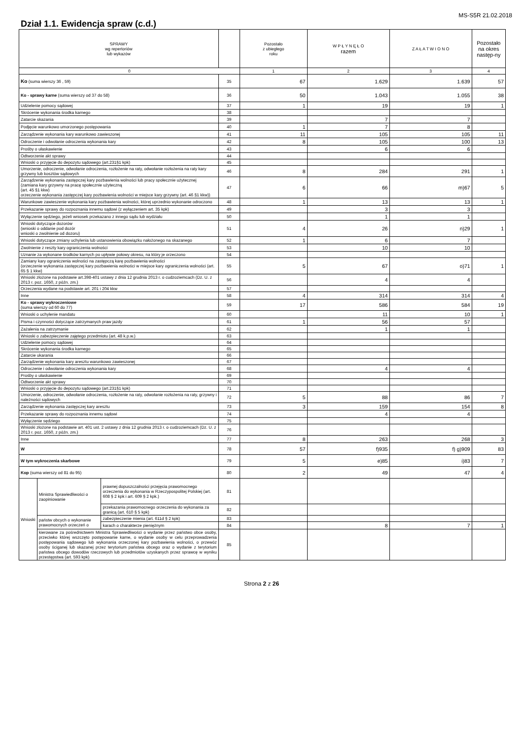MS-S5R 21.02.2018
Dział 1.1. Ewidencja spraw (c.d.)
| SPRAWY wg repertoriów lub wykazów | | | | | Pozostało z ubiegłego roku | W P Ł Y N Ę Ł O razem | Z A Ł A T W I O N O | Pozostało na okres następ-ny |
| --- | --- | --- | --- | --- | --- | --- | --- | --- |
| 0 | | | | | 1 | 2 | 3 | 4 |
| Ko (suma wierszy 36 , 59) | | | | 35 | 67 | 1.629 | 1.639 | 57 |
| Ko - sprawy karne (suma wierszy od 37 do 58) | | | | 36 | 50 | 1.043 | 1.055 | 38 |
| Udzielenie pomocy sądowej | | | | 37 | 1 | 19 | 19 | 1 |
| Skrócenie wykonania środka karnego | | | | 38 | | | | |
| Zatarcie skazania | | | | 39 | | 7 | 7 | |
| Podjęcie warunkowo umorzonego postępowania | | | | 40 | 1 | 7 | 8 | |
| Zarządzenie wykonania kary warunkowo zawieszonej | | | | 41 | 11 | 105 | 105 | 11 |
| Odroczenie i odwołanie odroczenia wykonania kary | | | | 42 | 8 | 105 | 100 | 13 |
| Prośby o ułaskawienie | | | | 43 | | 6 | 6 | |
| Odtworzenie akt sprawy | | | | 44 | | | | |
| Wnioski o przyjęcie do depozytu sądowego (art.231§1 kpk) | | | | 45 | | | | |
| Umorzenie, odroczenie, odwołanie odroczenia, rozłożenie na raty, odwołanie rozłożenia na raty kary grzywny lub kosztów sądowych | | | | 46 | 8 | 284 | 291 | 1 |
| Zarządzenie wykonania zastępczej kary pozbawienia wolności lub pracy społecznie użytecznej (zamiana kary grzywny na pracę społecznie użyteczną (art. 45 §1 kkw) orzeczenie wykonania zastępczej kary pozbawienia wolności w miejsce kary grzywny (art. 46 §1 kkw)) | | | | 47 | 6 | 66 | m)67 | 5 |
| Warunkowe zawieszenie wykonania kary pozbawienia wolności, której uprzednio wykonanie odroczono | | | | 48 | 1 | 13 | 13 | 1 |
| Przekazanie sprawy do rozpoznania innemu sądowi (z wyłączeniem art. 35 kpk) | | | | 49 | | 3 | 3 | |
| Wyłączenie sędziego, jeżeli wniosek przekazano z innego sądu lub wydziału | | | | 50 | | 1 | 1 | |
| Wnioski dotyczące dozorów (wnioski o oddanie pod dozór wnioski o zwolnienie od dozoru) | | | | 51 | 4 | 26 | n)29 | 1 |
| Wnioski dotyczące zmiany uchylenia lub ustanowienia obowiązku nałożonego na skazanego | | | | 52 | 1 | 6 | 7 | |
| Zwolnienie z reszty kary ograniczenia wolności | | | | 53 | | 10 | 10 | |
| Uznanie za wykonane środków karnych po upływie połowy okresu, na który je orzeczono | | | | 54 | | | | |
| Zamiany kary ograniczenia wolności na zastępczą karę pozbawienia wolności (orzeczenie wykonania zastępczej kary pozbawienia wolności w miejsce kary ograniczenia wolności (art. 65 § 1 kkw) | | | | 55 | 5 | 67 | o)71 | 1 |
| Wnioski złożone na podstawie art.398-401 ustawy z dnia 12 grudnia 2013 r. o cudzoziemcach (Dz. U. z 2013 r. poz. 1650, z późn. zm.) | | | | 56 | | 4 | 4 | |
| Orzeczenia wydane na podstawie art. 201 i 204 kkw | | | | 57 | | | | |
| Inne | | | | 58 | 4 | 314 | 314 | 4 |
| Ko - sprawy wykroczeniowe (suma wierszy od 60 do 77) | | | | 59 | 17 | 586 | 584 | 19 |
| Wnioski o uchylenie mandatu | | | | 60 | | 11 | 10 | 1 |
| Pisma i czynności dotyczące zatrzymanych praw jazdy | | | | 61 | 1 | 56 | 57 | |
| Zażalenia na zatrzymanie | | | | 62 | | 1 | 1 | |
| Wnioski o zabezpieczenie zajętego przedmiotu (art. 48 k.p.w.) | | | | 63 | | | | |
| Udzielenie pomocy sądowej | | | | 64 | | | | |
| Skrócenie wykonania środka karnego | | | | 65 | | | | |
| Zatarcie ukarania | | | | 66 | | | | |
| Zarządzenie wykonania kary aresztu warunkowo zawieszonej | | | | 67 | | | | |
| Odroczenie i odwołanie odroczenia wykonania kary | | | | 68 | | 4 | 4 | |
| Prośby o ułaskawienie | | | | 69 | | | | |
| Odtworzenie akt sprawy | | | | 70 | | | | |
| Wnioski o przyjęcie do depozytu sądowego (art.231§1 kpk) | | | | 71 | | | | |
| Umorzenie, odroczenie, odwołanie odroczenia, rozłożenie na raty, odwołanie rozłożenia na raty, grzywny i należności sądowych | | | | 72 | 5 | 88 | 86 | 7 |
| Zarządzenie wykonania zastępczej kary aresztu | | | | 73 | 3 | 159 | 154 | 8 |
| Przekazanie sprawy do rozpoznania innemu sądowi | | | | 74 | | 4 | 4 | |
| Wyłączenie sędziego | | | | 75 | | | | |
| Wnioski złożone na podstawie art. 401 ust. 2 ustawy z dnia 12 grudnia 2013 r. o cudzoziemcach (Dz. U. z 2013 r. poz. 1650, z późn. zm.) | | | | 76 | | | | |
| Inne | | | | 77 | 8 | 263 | 268 | 3 |
| W | | | | 78 | 57 | f)935 | f) g)909 | 83 |
| W tym wykroczenia skarbowe | | | | 79 | 5 | e)85 | i)83 | 7 |
| Kop (suma wierszy od 81 do 95) | | | | 80 | 2 | 49 | 47 | 4 |
| Wnioski | Ministra Sprawiedliwości o zaopiniowanie | prawnej dopuszczalności przejęcia prawomocnego orzeczenia do wykonania w Rzeczypospolitej Polskiej (art. 608 § 2 kpk i art. 609 § 2 kpk.) | | 81 | | | | |
| | | przekazania prawomocnego orzeczenia do wykonania za granicą (art. 610 § 5 kpk) | | 82 | | | | |
| | państw obcych o wykonanie prawomocnych orzeczeń o | | zabezpieczenie mienia (art. 611d § 2 kpk) | 83 | | | | |
| | | | karach o charakterze pieniężnym | 84 | | 8 | 7 | 1 |
| | kierowane za pośrednictwem Ministra Sprawiedliwości o wydanie przez państwo obce osoby, przeciwko której wszczęto postępowanie karne, o wydanie osoby w celu przeprowadzenia postępowania sądowego lub wykonania orzeczonej kary pozbawienia wolności, o przewóz osoby ściganej lub skazanej przez terytorium państwa obcego oraz o wydanie z terytorium państwa obcego dowodów rzeczowych lub przedmiotów uzyskanych przez sprawcę w wyniku przestępstwa (art. 593 kpk) | | | 85 | | | | |
Strona 2 z 26